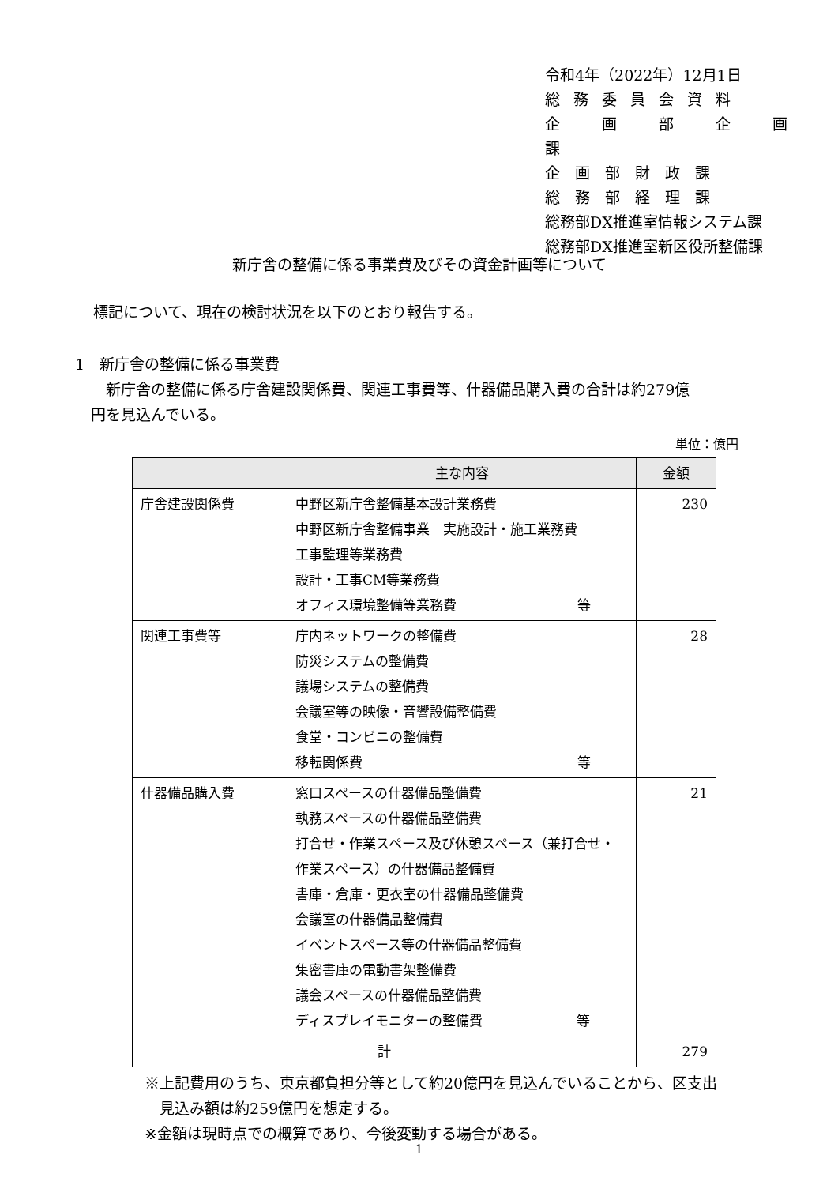令和4年（2022年）12月1日
総務委員会資料
企　画　部　企　画　課
企　画　部　財　政　課
総　務　部　経　理　課
総務部DX推進室情報システム課
総務部DX推進室新区役所整備課
新庁舎の整備に係る事業費及びその資金計画等について
標記について、現在の検討状況を以下のとおり報告する。
1　新庁舎の整備に係る事業費
　新庁舎の整備に係る庁舎建設関係費、関連工事費等、什器備品購入費の合計は約279億
円を見込んでいる。
単位：億円
| | 主な内容 | 金額 |
| --- | --- | --- |
| 庁舎建設関係費 | 中野区新庁舎整備基本設計業務費 中野区新庁舎整備事業 実施設計・施工業務費 工事監理等業務費 設計・工事CM等業務費 オフィス環境整備等業務費 等 | 230 |
| 関連工事費等 | 庁内ネットワークの整備費 防災システムの整備費 議場システムの整備費 会議室等の映像・音響設備整備費 食堂・コンビニの整備費 移転関係費 等 | 28 |
| 什器備品購入費 | 窓口スペースの什器備品整備費 執務スペースの什器備品整備費 打合せ・作業スペース及び休憩スペース（兼打合せ・ 作業スペース）の什器備品整備費 書庫・倉庫・更衣室の什器備品整備費 会議室の什器備品整備費 イベントスペース等の什器備品整備費 集密書庫の電動書架整備費 議会スペースの什器備品整備費 ディスプレイモニターの整備費 等 | 21 |
| 計 | | 279 |
※上記費用のうち、東京都負担分等として約20億円を見込んでいることから、区支出
　見込み額は約259億円を想定する。
※金額は現時点での概算であり、今後変動する場合がある。
1